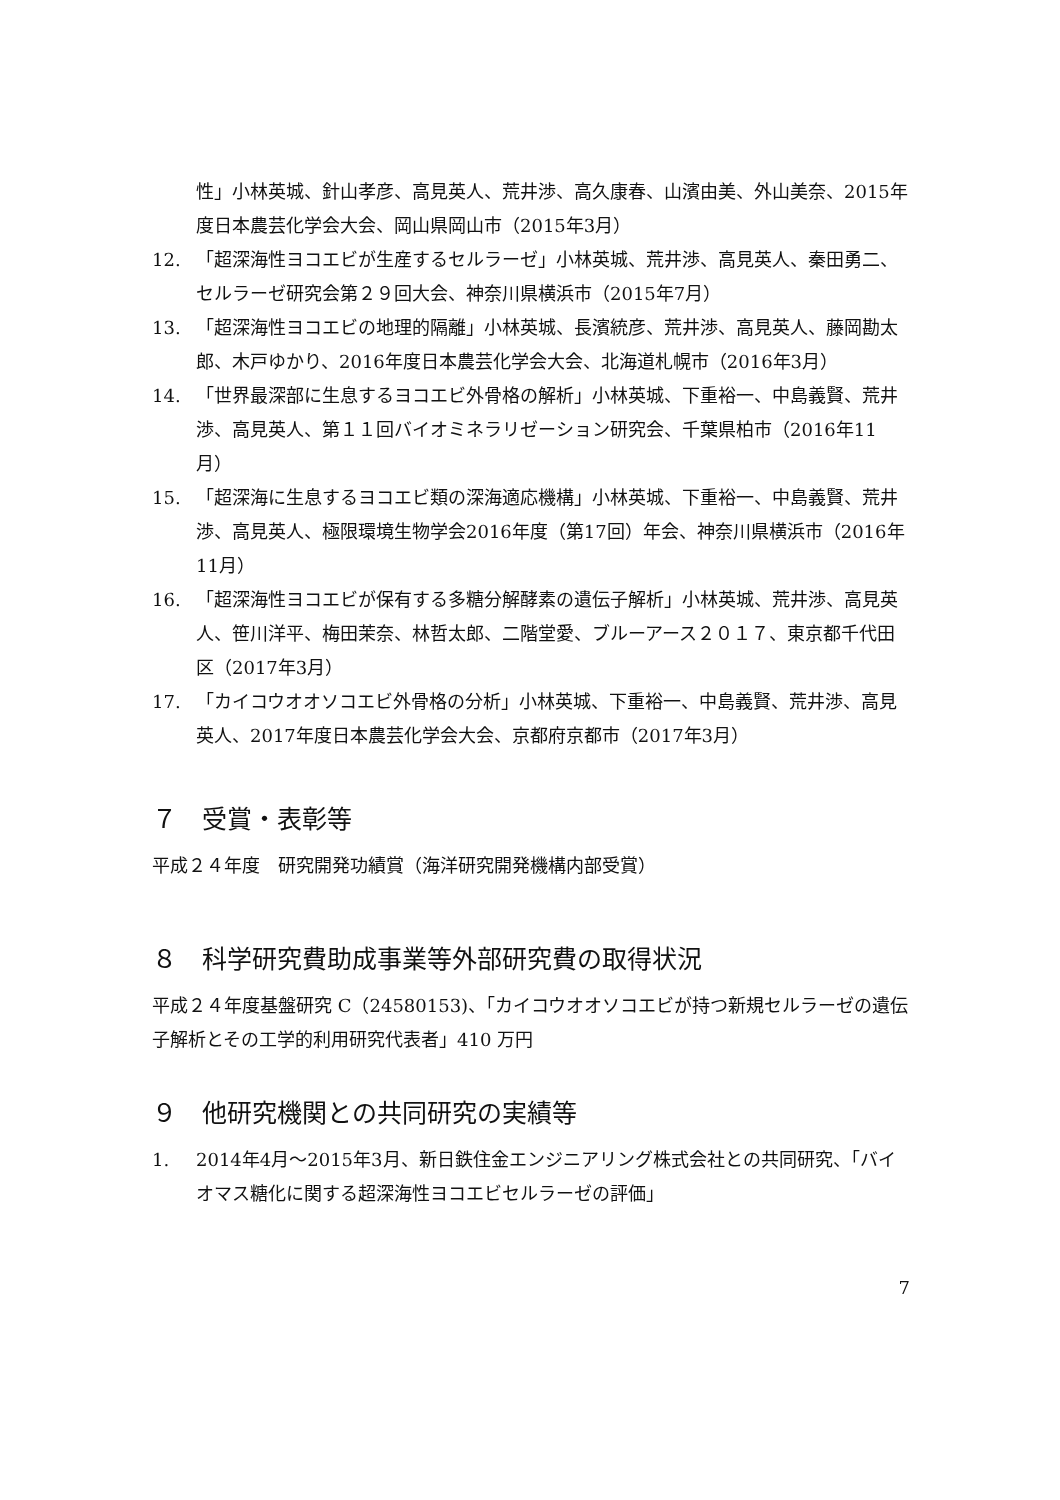性」小林英城、針山孝彦、高見英人、荒井渉、高久康春、山濱由美、外山美奈、2015年度日本農芸化学会大会、岡山県岡山市（2015年3月）
12. 「超深海性ヨコエビが生産するセルラーゼ」小林英城、荒井渉、高見英人、秦田勇二、セルラーゼ研究会第２９回大会、神奈川県横浜市（2015年7月）
13. 「超深海性ヨコエビの地理的隔離」小林英城、長濱統彦、荒井渉、高見英人、藤岡勘太郎、木戸ゆかり、2016年度日本農芸化学会大会、北海道札幌市（2016年3月）
14. 「世界最深部に生息するヨコエビ外骨格の解析」小林英城、下重裕一、中島義賢、荒井渉、高見英人、第１１回バイオミネラリゼーション研究会、千葉県柏市（2016年11月）
15. 「超深海に生息するヨコエビ類の深海適応機構」小林英城、下重裕一、中島義賢、荒井渉、高見英人、極限環境生物学会2016年度（第17回）年会、神奈川県横浜市（2016年11月）
16. 「超深海性ヨコエビが保有する多糖分解酵素の遺伝子解析」小林英城、荒井渉、高見英人、笹川洋平、梅田茉奈、林哲太郎、二階堂愛、ブルーアース２０１７、東京都千代田区（2017年3月）
17. 「カイコウオオソコエビ外骨格の分析」小林英城、下重裕一、中島義賢、荒井渉、高見英人、2017年度日本農芸化学会大会、京都府京都市（2017年3月）
７　受賞・表彰等
平成２４年度　研究開発功績賞（海洋研究開発機構内部受賞）
８　科学研究費助成事業等外部研究費の取得状況
平成２４年度基盤研究 C（24580153)、「カイコウオオソコエビが持つ新規セルラーゼの遺伝子解析とその工学的利用研究代表者」410 万円
９　他研究機関との共同研究の実績等
1. 2014年4月～2015年3月、新日鉄住金エンジニアリング株式会社との共同研究、「バイオマス糖化に関する超深海性ヨコエビセルラーゼの評価」
7